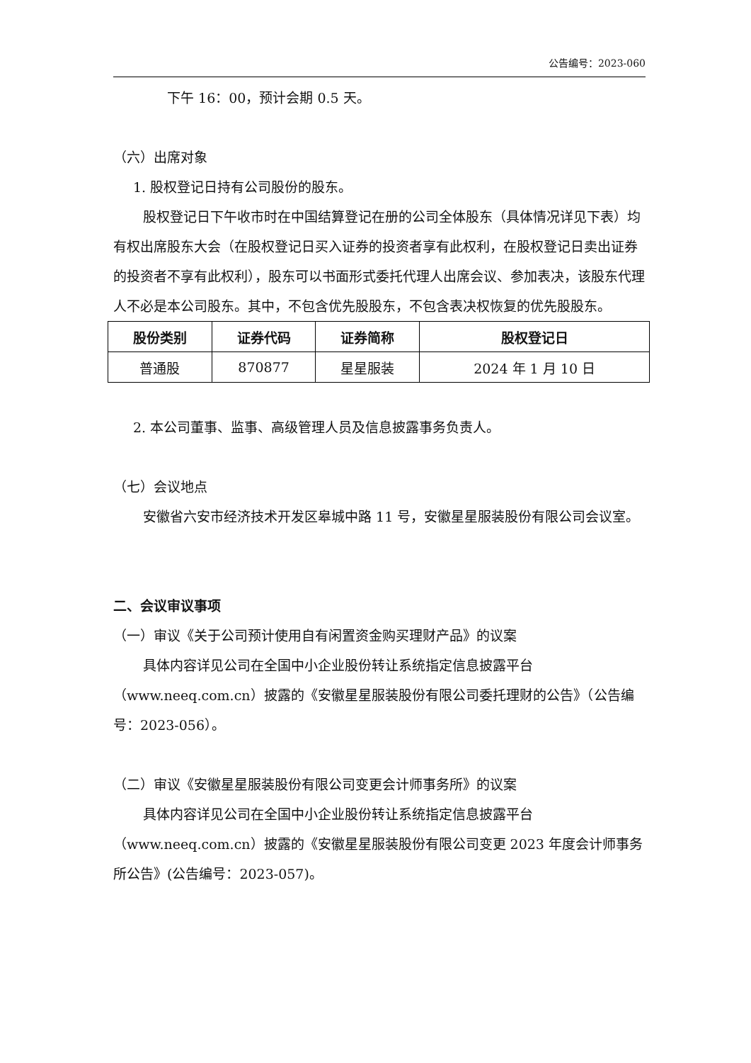公告编号：2023-060
下午 16：00，预计会期 0.5 天。
（六）出席对象
1. 股权登记日持有公司股份的股东。
股权登记日下午收市时在中国结算登记在册的公司全体股东（具体情况详见下表）均有权出席股东大会（在股权登记日买入证券的投资者享有此权利，在股权登记日卖出证券的投资者不享有此权利），股东可以书面形式委托代理人出席会议、参加表决，该股东代理人不必是本公司股东。其中，不包含优先股股东，不包含表决权恢复的优先股股东。
| 股份类别 | 证券代码 | 证券简称 | 股权登记日 |
| --- | --- | --- | --- |
| 普通股 | 870877 | 星星服装 | 2024 年 1 月 10 日 |
2. 本公司董事、监事、高级管理人员及信息披露事务负责人。
（七）会议地点
安徽省六安市经济技术开发区皋城中路 11 号，安徽星星服装股份有限公司会议室。
二、会议审议事项
（一）审议《关于公司预计使用自有闲置资金购买理财产品》的议案
具体内容详见公司在全国中小企业股份转让系统指定信息披露平台（www.neeq.com.cn）披露的《安徽星星服装股份有限公司委托理财的公告》（公告编号：2023-056）。
（二）审议《安徽星星服装股份有限公司变更会计师事务所》的议案
具体内容详见公司在全国中小企业股份转让系统指定信息披露平台（www.neeq.com.cn）披露的《安徽星星服装股份有限公司变更 2023 年度会计师事务所公告》(公告编号：2023-057)。